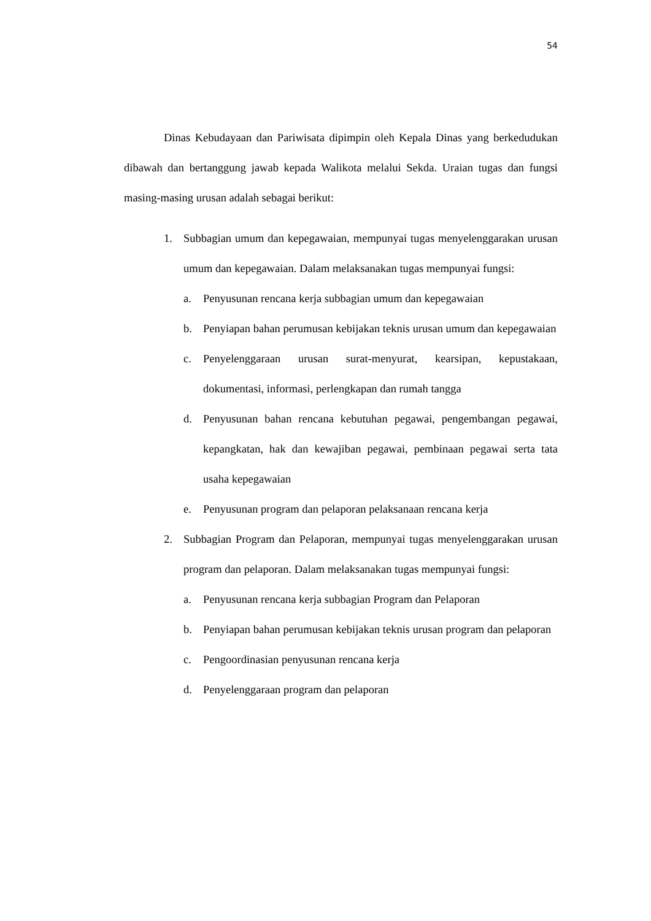54
Dinas Kebudayaan dan Pariwisata dipimpin oleh Kepala Dinas yang berkedudukan dibawah dan bertanggung jawab kepada Walikota melalui Sekda. Uraian tugas dan fungsi masing-masing urusan adalah sebagai berikut:
1. Subbagian umum dan kepegawaian, mempunyai tugas menyelenggarakan urusan umum dan kepegawaian. Dalam melaksanakan tugas mempunyai fungsi:
a. Penyusunan rencana kerja subbagian umum dan kepegawaian
b. Penyiapan bahan perumusan kebijakan teknis urusan umum dan kepegawaian
c. Penyelenggaraan urusan surat-menyurat, kearsipan, kepustakaan, dokumentasi, informasi, perlengkapan dan rumah tangga
d. Penyusunan bahan rencana kebutuhan pegawai, pengembangan pegawai, kepangkatan, hak dan kewajiban pegawai, pembinaan pegawai serta tata usaha kepegawaian
e. Penyusunan program dan pelaporan pelaksanaan rencana kerja
2. Subbagian Program dan Pelaporan, mempunyai tugas menyelenggarakan urusan program dan pelaporan. Dalam melaksanakan tugas mempunyai fungsi:
a. Penyusunan rencana kerja subbagian Program dan Pelaporan
b. Penyiapan bahan perumusan kebijakan teknis urusan program dan pelaporan
c. Pengoordinasian penyusunan rencana kerja
d. Penyelenggaraan program dan pelaporan